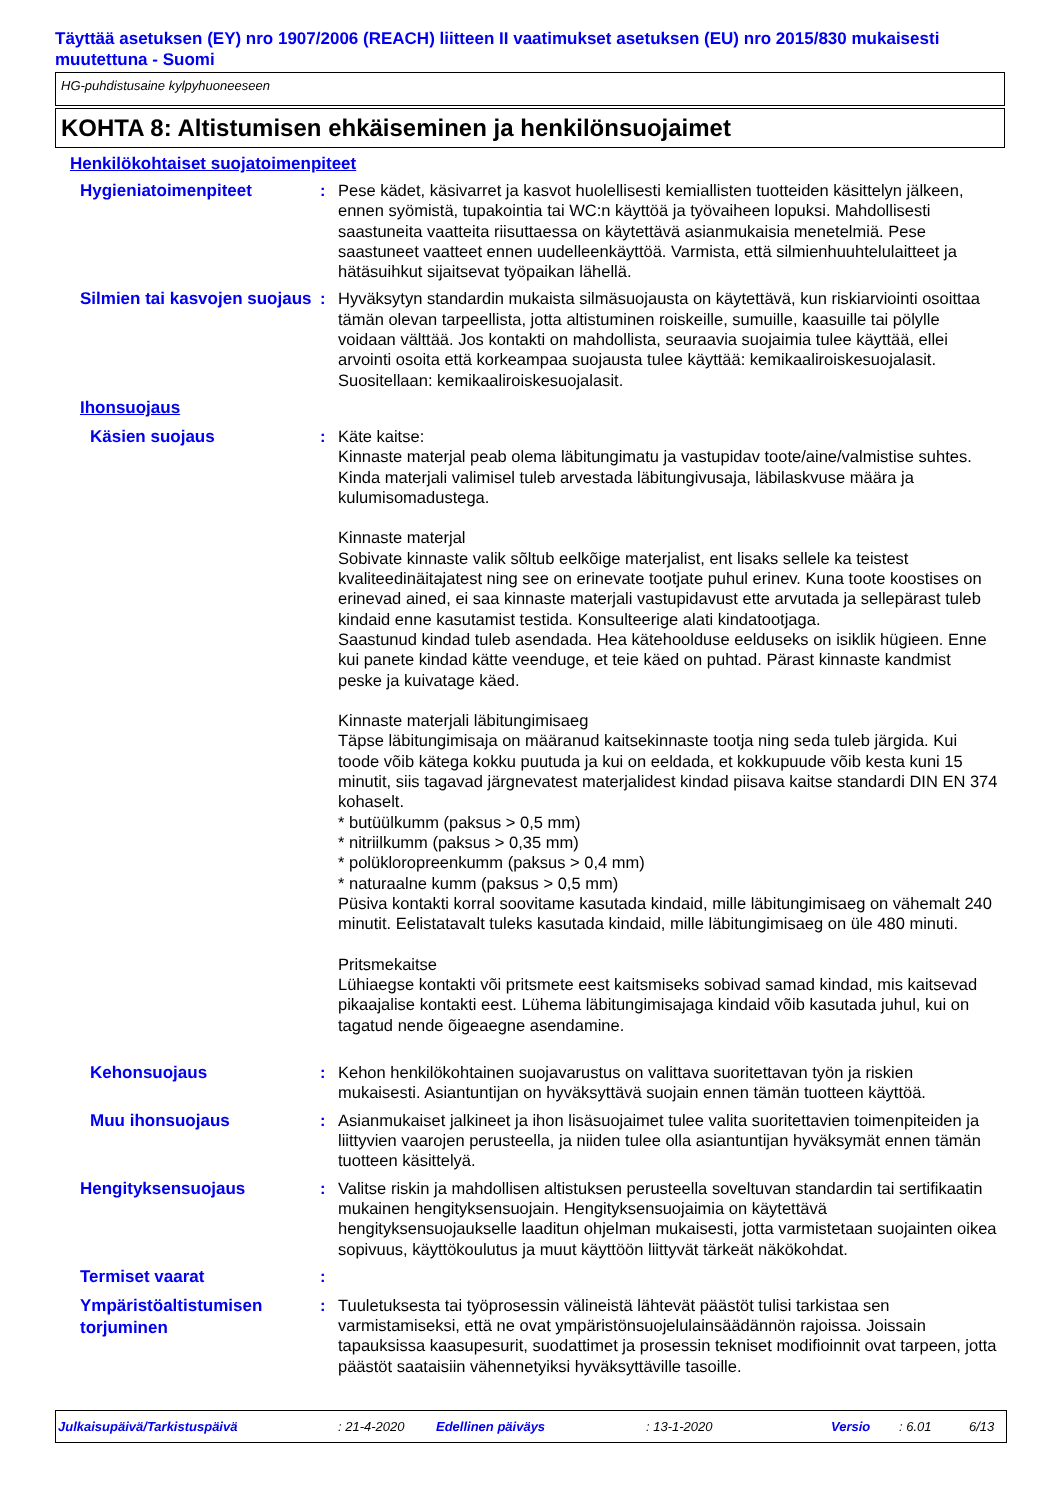Täyttää asetuksen (EY) nro 1907/2006 (REACH) liitteen II vaatimukset asetuksen (EU) nro 2015/830 mukaisesti muutettuna - Suomi
HG-puhdistusaine kylpyhuoneeseen
KOHTA 8: Altistumisen ehkäiseminen ja henkilönsuojaimet
Henkilökohtaiset suojatoimenpiteet
Hygieniatoimenpiteet
: Pese kädet, käsivarret ja kasvot huolellisesti kemiallisten tuotteiden käsittelyn jälkeen, ennen syömistä, tupakointia tai WC:n käyttöä ja työvaiheen lopuksi. Mahdollisesti saastuneita vaatteita riisuttaessa on käytettävä asianmukaisia menetelmiä. Pese saastuneet vaatteet ennen uudelleenkäyttöä. Varmista, että silmienhuuhtelulaitteet ja hätäsuihkut sijaitsevat työpaikan lähellä.
Silmien tai kasvojen suojaus
: Hyväksytyn standardin mukaista silmäsuojausta on käytettävä, kun riskiarviointi osoittaa tämän olevan tarpeellista, jotta altistuminen roiskeille, sumuille, kaasuille tai pölylle voidaan välttää. Jos kontakti on mahdollista, seuraavia suojaimia tulee käyttää, ellei arvointi osoita että korkeampaa suojausta tulee käyttää: kemikaaliroiskesuojalasit. Suositellaan: kemikaaliroiskesuojalasit.
Ihonsuojaus
Käsien suojaus
: Käte kaitse:
Kinnaste materjal peab olema läbitungimatu ja vastupidav toote/aine/valmistise suhtes. Kinda materjali valimisel tuleb arvestada läbitungivusaja, läbilaskvuse määra ja kulumisomadustega.
Kinnaste materjal
Sobivate kinnaste valik sõltub eelkõige materjalist, ent lisaks sellele ka teistest kvaliteedinäitajatest ning see on erinevate tootjate puhul erinev. Kuna toote koostises on erinevad ained, ei saa kinnaste materjali vastupidavust ette arvutada ja sellepärast tuleb kindaid enne kasutamist testida. Konsulteerige alati kindatootjaga.
Saastunud kindad tuleb asendada. Hea kätehoolduse eelduseks on isiklik hügieen. Enne kui panete kindad kätte veenduge, et teie käed on puhtad. Pärast kinnaste kandmist peske ja kuivatage käed.
Kinnaste materjali läbitungimisaeg
Täpse läbitungimisaja on määranud kaitsekinnaste tootja ning seda tuleb järgida. Kui toode võib kätega kokku puutuda ja kui on eeldada, et kokkupuude võib kesta kuni 15 minutit, siis tagavad järgnevatest materjalidest kindad piisava kaitse standardi DIN EN 374 kohaselt.
* butüülkumm (paksus > 0,5 mm)
* nitriilkumm (paksus > 0,35 mm)
* polükloropreenkumm (paksus > 0,4 mm)
* naturaalne kumm (paksus > 0,5 mm)
Püsiva kontakti korral soovitame kasutada kindaid, mille läbitungimisaeg on vähemalt 240 minutit. Eelistatavalt tuleks kasutada kindaid, mille läbitungimisaeg on üle 480 minuti.
Pritsmekaitse
Lühiaegse kontakti või pritsmete eest kaitsmiseks sobivad samad kindad, mis kaitsevad pikaajalise kontakti eest. Lühema läbitungimisajaga kindaid võib kasutada juhul, kui on tagatud nende õigeaegne asendamine.
Kehonsuojaus
: Kehon henkilökohtainen suojavarustus on valittava suoritettavan työn ja riskien mukaisesti. Asiantuntijan on hyväksyttävä suojain ennen tämän tuotteen käyttöä.
Muu ihonsuojaus
: Asianmukaiset jalkineet ja ihon lisäsuojaimet tulee valita suoritettavien toimenpiteiden ja liittyvien vaarojen perusteella, ja niiden tulee olla asiantuntijan hyväksymät ennen tämän tuotteen käsittelyä.
Hengityksensuojaus
: Valitse riskin ja mahdollisen altistuksen perusteella soveltuvan standardin tai sertifikaatin mukainen hengityksensuojain. Hengityksensuojaimia on käytettävä hengityksensuojaukselle laaditun ohjelman mukaisesti, jotta varmistetaan suojainten oikea sopivuus, käyttökoulutus ja muut käyttöön liittyvät tärkeät näkökohdat.
Termiset vaarat
:
Ympäristöaltistumisen torjuminen
: Tuuletuksesta tai työprosessin välineistä lähtevät päästöt tulisi tarkistaa sen varmistamiseksi, että ne ovat ympäristönsuojelulainsäädännön rajoissa. Joissain tapauksissa kaasupesurit, suodattimet ja prosessin tekniset modifioinnit ovat tarpeen, jotta päästöt saataisiin vähennetyiksi hyväksyttäville tasoille.
Julkaisupäivä/Tarkistuspäivä: 21-4-2020 Edellinen päiväys: 13-1-2020 Versio: 6.01 6/13